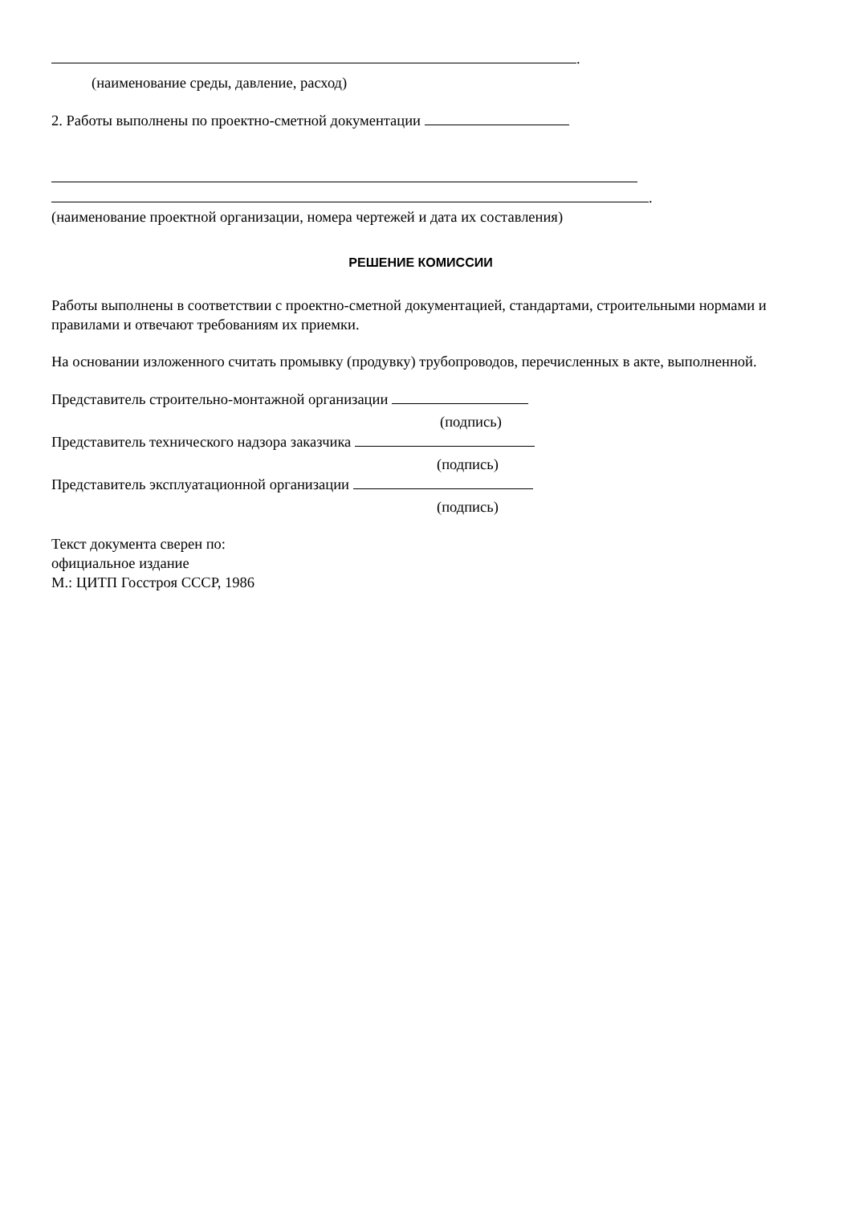.
(наименование среды, давление, расход)
2. Работы выполнены по проектно-сметной документации
.
(наименование проектной организации, номера чертежей и дата их составления)
РЕШЕНИЕ КОМИССИИ
Работы выполнены в соответствии с проектно-сметной документацией, стандартами, строительными нормами и правилами и отвечают требованиям их приемки.
На основании изложенного считать промывку (продувку) трубопроводов, перечисленных в акте, выполненной.
Представитель строительно-монтажной организации
(подпись)
Представитель технического надзора заказчика
(подпись)
Представитель эксплуатационной организации
(подпись)
Текст документа сверен по:
официальное издание
М.: ЦИТП Госстроя СССР, 1986